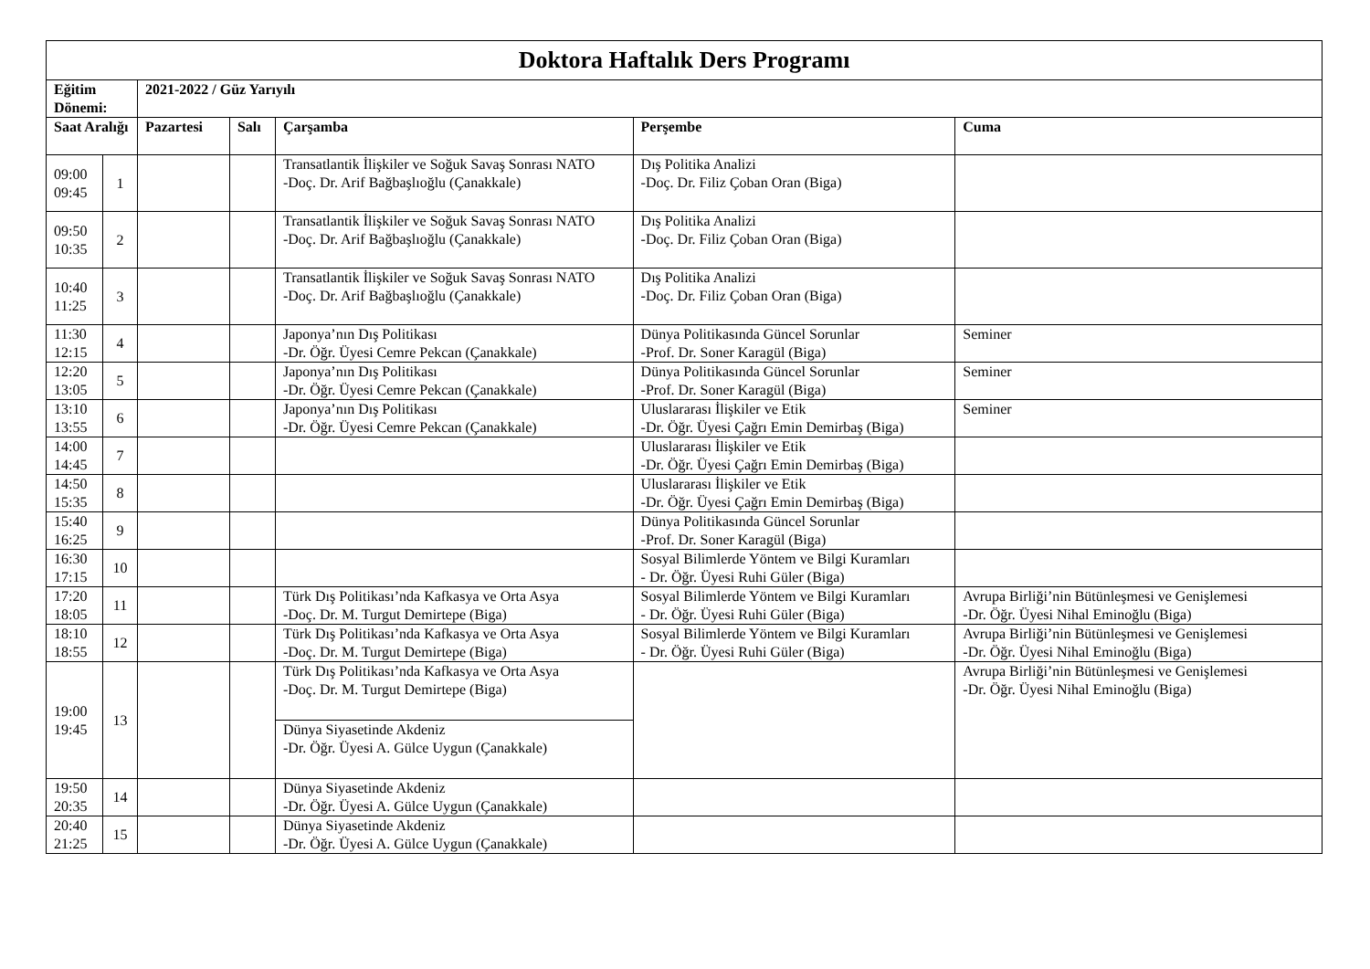| Doktora Haftalık Ders Programı | | | | | | |
| --- | --- | --- | --- | --- | --- | --- |
| Eğitim Dönemi: | | 2021-2022 / Güz Yarıyılı | | | | |
| Saat Aralığı | | Pazartesi | Salı | Çarşamba | Perşembe | Cuma |
| 09:00 09:45 | 1 | | | Transatlantik İlişkiler ve Soğuk Savaş Sonrası NATO -Doç. Dr. Arif Bağbaşlıoğlu (Çanakkale) | Dış Politika Analizi -Doç. Dr. Filiz Çoban Oran (Biga) | |
| 09:50 10:35 | 2 | | | Transatlantik İlişkiler ve Soğuk Savaş Sonrası NATO -Doç. Dr. Arif Bağbaşlıoğlu (Çanakkale) | Dış Politika Analizi -Doç. Dr. Filiz Çoban Oran (Biga) | |
| 10:40 11:25 | 3 | | | Transatlantik İlişkiler ve Soğuk Savaş Sonrası NATO -Doç. Dr. Arif Bağbaşlıoğlu (Çanakkale) | Dış Politika Analizi -Doç. Dr. Filiz Çoban Oran (Biga) | |
| 11:30 12:15 | 4 | | | Japonya’nın Dış Politikası -Dr. Öğr. Üyesi Cemre Pekcan (Çanakkale) | Dünya Politikasında Güncel Sorunlar -Prof. Dr. Soner Karagül (Biga) | Seminer |
| 12:20 13:05 | 5 | | | Japonya’nın Dış Politikası -Dr. Öğr. Üyesi Cemre Pekcan (Çanakkale) | Dünya Politikasında Güncel Sorunlar -Prof. Dr. Soner Karagül (Biga) | Seminer |
| 13:10 13:55 | 6 | | | Japonya’nın Dış Politikası -Dr. Öğr. Üyesi Cemre Pekcan (Çanakkale) | Uluslararası İlişkiler ve Etik -Dr. Öğr. Üyesi Çağrı Emin Demirbaş (Biga) | Seminer |
| 14:00 14:45 | 7 | | | | Uluslararası İlişkiler ve Etik -Dr. Öğr. Üyesi Çağrı Emin Demirbaş (Biga) | |
| 14:50 15:35 | 8 | | | | Uluslararası İlişkiler ve Etik -Dr. Öğr. Üyesi Çağrı Emin Demirbaş (Biga) | |
| 15:40 16:25 | 9 | | | | Dünya Politikasında Güncel Sorunlar -Prof. Dr. Soner Karagül (Biga) | |
| 16:30 17:15 | 10 | | | | Sosyal Bilimlerde Yöntem ve Bilgi Kuramları - Dr. Öğr. Üyesi Ruhi Güler (Biga) | |
| 17:20 18:05 | 11 | | | Türk Dış Politikası’nda Kafkasya ve Orta Asya -Doç. Dr. M. Turgut Demirtepe (Biga) | Sosyal Bilimlerde Yöntem ve Bilgi Kuramları - Dr. Öğr. Üyesi Ruhi Güler (Biga) | Avrupa Birliği’nin Bütünleşmesi ve Genişlemesi -Dr. Öğr. Üyesi Nihal Eminoğlu (Biga) |
| 18:10 18:55 | 12 | | | Türk Dış Politikası’nda Kafkasya ve Orta Asya -Doç. Dr. M. Turgut Demirtepe (Biga) | Sosyal Bilimlerde Yöntem ve Bilgi Kuramları - Dr. Öğr. Üyesi Ruhi Güler (Biga) | Avrupa Birliği’nin Bütünleşmesi ve Genişlemesi -Dr. Öğr. Üyesi Nihal Eminoğlu (Biga) |
| 19:00 19:45 | 13 | | | Türk Dış Politikası’nda Kafkasya ve Orta Asya -Doç. Dr. M. Turgut Demirtepe (Biga) | | Avrupa Birliği’nin Bütünleşmesi ve Genişlemesi -Dr. Öğr. Üyesi Nihal Eminoğlu (Biga) |
| | | | | Dünya Siyasetinde Akdeniz -Dr. Öğr. Üyesi A. Gülce Uygun (Çanakkale) | | |
| 19:50 20:35 | 14 | | | Dünya Siyasetinde Akdeniz -Dr. Öğr. Üyesi A. Gülce Uygun (Çanakkale) | | |
| 20:40 21:25 | 15 | | | Dünya Siyasetinde Akdeniz -Dr. Öğr. Üyesi A. Gülce Uygun (Çanakkale) | | |